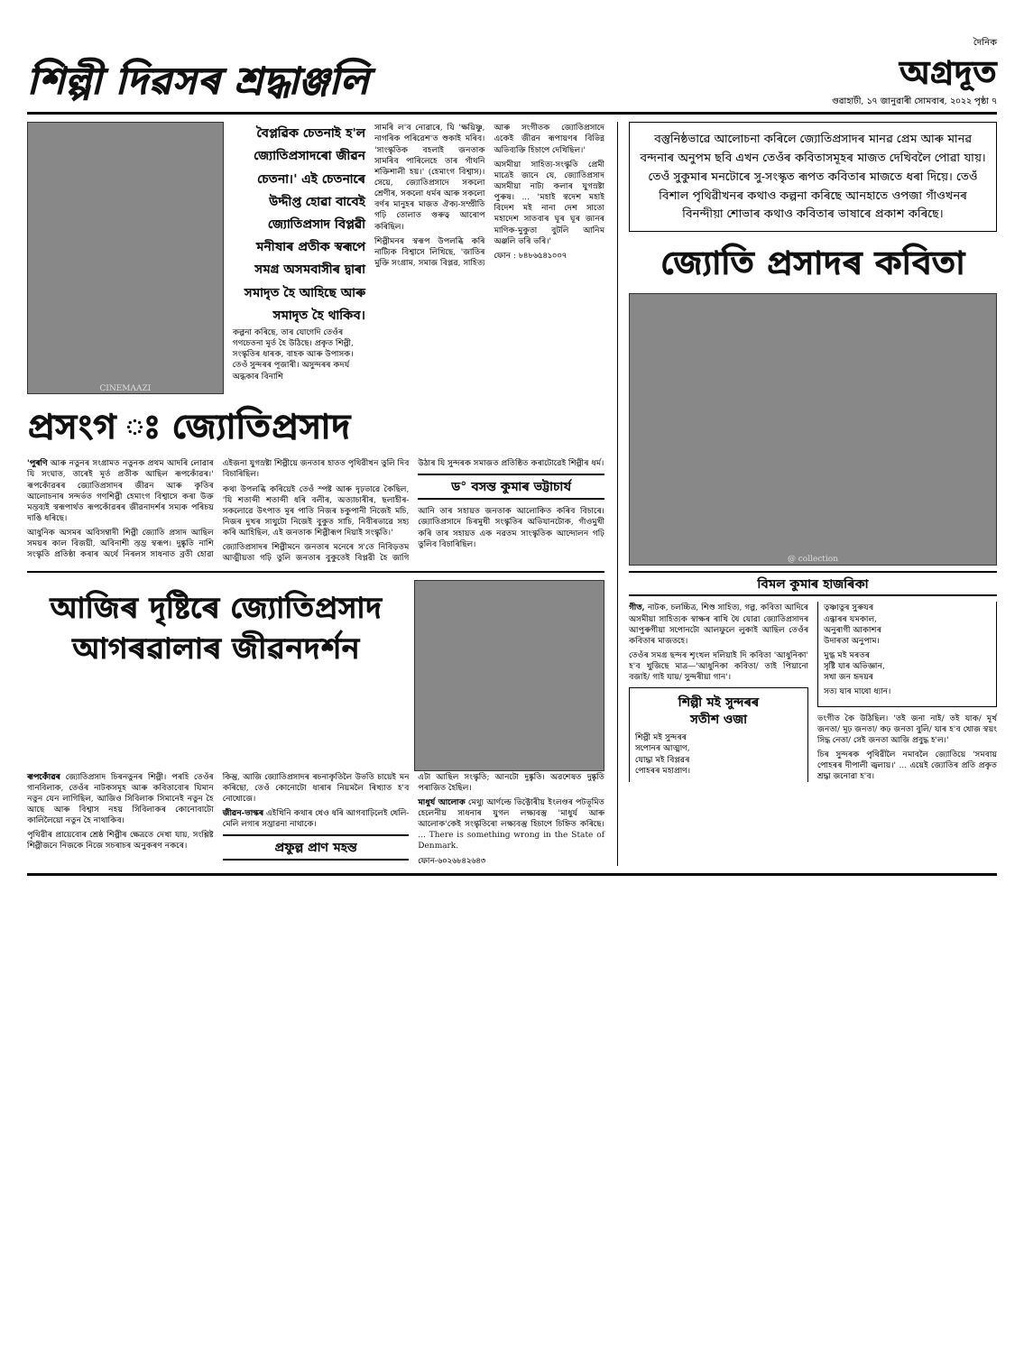শিল্পী দিৱসৰ শ্ৰদ্ধাঞ্জলি
দৈনিক
অগ্ৰদূত
গুৱাহাটী, ১৭ জানুৱাৰী সোমবাৰ, ২০২২ পৃষ্ঠা ৭
CINEMAAZI
বৈপ্লৱিক চেতনাই হ'ল জ্যোতিপ্ৰসাদৰো জীৱন চেতনা।' এই চেতনাৰে উদ্দীপ্ত হোৱা বাবেই জ্যোতিপ্ৰসাদ বিপ্লৱী মনীষাৰ প্ৰতীক স্বৰূপে সমগ্ৰ অসমবাসীৰ দ্বাৰা সমাদৃত হৈ আহিছে আৰু সমাদৃত হৈ থাকিব।
কল্পনা কৰিছে, তাৰ যোগেদি তেওঁৰ গণচেতনা মূৰ্ত হৈ উঠিছে। প্ৰকৃত শিল্পী, সংস্কৃতিৰ ধাৰক, বাহক আৰু উপাসক। তেওঁ সুন্দৰৰ পূজাৰী। অসুন্দৰৰ কদৰ্য অন্ধকাৰ বিনাশি
সামৰি ল'ব নোৱাৰে, যি 'ক্ষয়িষ্ণু, নাগৰিক পৰিৱেশ'ত শুকাই মৰিব। 'সাংস্কৃতিক বহলাই জনতাক সামৰিব পাৰিলেহে তাৰ গাঁথনি শক্তিশালী হয়।' (হেমাংগ বিশ্বাস)। সেয়ে, জ্যোতিপ্ৰসাদে সকলো শ্ৰেণীৰ, সকলো ধৰ্মৰ আৰু সকলো বৰ্ণৰ মানুহৰ মাজত ঐক্য-সম্প্ৰীতি গঢ়ি তোলাত গুৰুত্ব আৰোপ কৰিছিল।
শিল্পীমনৰ স্বৰূপ উপলব্ধি কৰি নাট্যিক বিশ্বাসে লিখিছে, 'জাতিৰ মুক্তি সংগ্ৰাম, সমাজ বিপ্লৱ, সাহিত্য আৰু সংগীতক জ্যোতিপ্ৰসাদে একেই জীৱন ৰূপায়ণৰ বিভিন্ন অভিব্যক্তি হিচাপে দেখিছিল।'
অসমীয়া সাহিত্য-সংস্কৃতি প্ৰেমী মাত্ৰেই জানে যে, জ্যোতিপ্ৰসাদ অসমীয়া নাট্য কলাৰ যুগস্ৰষ্টা পুৰুষ। ... 'মহাই স্বদেশ মহাই বিদেশ মই নানা দেশ সাতো মহাদেশ সাতবাৰ ঘূৰ ঘূৰ জানৰ মাণিক-মুকুতা বুটলি আনিম অঞ্জলি ভৰি ভৰি।'
ফোন : ৮৪৮৬৫৪১০০৭
প্ৰসংগ ঃ জ্যোতিপ্ৰসাদ
'পুৰণি আৰু নতুনৰ সংগ্ৰামত নতুনক প্ৰথম আদৰি লোৱাৰ যি সংঘাত, তাৰেই মূৰ্ত প্ৰতীক আছিল ৰূপকোঁৱৰ।' ৰূপকোঁৱৰৰ জ্যোতিপ্ৰসাদৰ জীৱন আৰু কৃতিৰ আলোচনাৰ সন্দৰ্ভত গণশিল্পী হেমাংগ বিশ্বাসে কৰা উক্ত মন্তব্যই স্বৰূপাৰ্থত ৰূপকোঁৱৰৰ জীৱনাদৰ্শৰ সম্যক পৰিচয় দাঙি ধৰিছে।
আধুনিক অসমৰ অবিসম্বাদী শিল্পী জ্যোতি প্ৰসাদ আছিল সময়ৰ কাল বিজয়ী, অবিনাশী স্তম্ভ স্বৰূপ। দুষ্কৃতি নাশি সংস্কৃতি প্ৰতিষ্ঠা কৰাৰ অৰ্থে নিৰলস সাধনাত ব্ৰতী হোৱা এইজনা যুগস্ৰষ্টা শিল্পীয়ে জনতাৰ হাতত পৃথিৱীখন তুলি দিব বিচাৰিছিল।
কথা উপলব্ধি কৰিয়েই তেওঁ স্পষ্ট আৰু দৃঢ়ভাৱে কৈছিল, 'যি শতাব্দী শতাব্দী ধৰি বলীৰ, অত্যাচাৰীৰ, ছলাহীৰ-সকলোৱে উৎপাত মূৰ পাতি নিজৰ চকুপানী নিজেই মচি, নিজৰ দুখৰ সাথুটো নিজেই বুকুত সাচি, নিবীৰভাৱে সহ্য কৰি আহিছিল, এই জনতাক শিল্পীৰূপ দিয়াই সংস্কৃতি।'
জ্যোতিপ্ৰসাদৰ শিল্পীমনে জনতাৰ মনেৰে স'তে নিবিড়তম আত্মীয়তা গঢ়ি তুলি জনতাৰ বুকুতেই বিপ্লৱী হৈ জাগি উঠাৰ যি সুন্দৰক সমাজত প্ৰতিষ্ঠিত কৰাটোৱেই শিল্পীৰ ধৰ্ম।
ড° বসন্ত কুমাৰ ভট্টাচাৰ্য
আনি তাৰ সহায়ত জনতাক আলোকিত কৰিব বিচাৰে। জ্যোতিপ্ৰসাদে চিৰমুখী সংস্কৃতিৰ অভিযানটোক, গাঁওমুখী কৰি তাৰ সহায়ত এক নৱতম সাংস্কৃতিক আন্দোলন গঢ়ি তুলিব বিচাৰিছিল।
আজিৰ দৃষ্টিৰে জ্যোতিপ্ৰসাদ
আগৰৱালাৰ জীৱনদৰ্শন
ৰূপকোঁৱৰ জ্যোতিপ্ৰসাদ চিৰনতুনৰ শিল্পী। পৰহি তেওঁৰ গানবিলাক, তেওঁৰ নাটকসমূহ আৰু কবিতাবোৰ যিমান নতুন যেন লাগিছিল, আজিও সিবিলাক সিমানেই নতুন হৈ আছে আৰু বিশ্বাস নহয় সিবিলাকৰ কোনোবাটো কালিলৈয়ো নতুন হৈ নাথাকিব।
পৃথিৱীৰ প্ৰায়েবোৰ শ্ৰেষ্ঠ শিল্পীৰ ক্ষেত্ৰতে দেখা যায়, সংশ্লিষ্ট শিল্পীজনে নিজকে নিজে সচৰাচৰ অনুকৰণ নকৰে।
কিন্তু, আজি জ্যোতিপ্ৰসাদৰ ৰচনাকৃতিলৈ উভতি চায়েই মন কৰিছো, তেওঁ কোনোটো ধাৰাৰ নিয়মলৈ ৰিখ্যাত হ'ব নোখোজে।
জীৱন-ভাস্কৰ এইখিনি কথাৰ খেও ধৰি আগবাঢ়িলেই খেলি-মেলি লগাৰ সম্ভাৱনা নাথাকে।
প্ৰফুল্ল প্ৰাণ মহন্ত
এটা আছিল সংস্কৃতি; আনটো দুষ্কৃতি। অৱশেষত দুষ্কৃতি পৰাজিত হৈছিল।
মাধুৰ্য আলোক মেথ্যু আৰ্ণল্ডে ভিক্টোৰীয় ইংলণ্ডৰ পটভূমিত হেলেনীয় সাধনাৰ যুগল লক্ষ্যবস্তু 'মাধুৰ্য আৰু আলোক'কেই সংস্কৃতিৰো লক্ষ্যবস্তু হিচাপে চিহ্নিত কৰিছে। ... There is something wrong in the State of Denmark.
ফোন-৬০২৬৮৪২৬৪৩
বস্তুনিষ্ঠভাৱে আলোচনা কৰিলে জ্যোতিপ্ৰসাদৰ মানৱ প্ৰেম আৰু মানৱ বন্দনাৰ অনুপম ছবি এখন তেওঁৰ কবিতাসমূহৰ মাজত দেখিবলৈ পোৱা যায়। তেওঁ সুকুমাৰ মনটোৰে সু-সংস্কৃত ৰূপত কবিতাৰ মাজতে ধৰা দিয়ে। তেওঁ বিশাল পৃথিৱীখনৰ কথাও কল্পনা কৰিছে আনহাতে ওপজা গাঁওখনৰ বিনন্দীয়া শোভাৰ কথাও কবিতাৰ ভাষাৰে প্ৰকাশ কৰিছে।
জ্যোতি প্ৰসাদৰ কবিতা
@ collection
বিমল কুমাৰ হাজৰিকা
গীত, নাটক, চলচ্চিত্ৰ, শিশু সাহিত্য, গল্প, কবিতা আদিৰে অসমীয়া সাহিত্যক স্বাক্ষৰ ৰাখি থৈ যোৱা জ্যোতিপ্ৰসাদৰ আপুৰুগীয়া সপোনটো আলফুলে লুকাই আছিল তেওঁৰ কবিতাৰ মাজতহে।
তেওঁৰ সমগ্ৰ ছন্দৰ শৃংখল দলিয়াই দি কবিতা 'আধুনিকা' হ'ব খুজিছে মাত্ৰ—'আধুনিকা কবিতা/ তাই পিয়ানো বজাই/ গাই যায়/ সুন্দৰীয়া গান'।
শিল্পী মই সুন্দৰৰ
সতীশ ওজা
শিল্পী মই সুন্দৰৰ
সপোনৰ আত্মাণ,
যোদ্ধা মই বিপ্লৱৰ
পোহৰৰ মহাপ্ৰাণ।
তৃষ্ণাতুৰ সুৰুযৰ
এন্ধাৰৰ যমকাল,
অনুৰাগী আকাশৰ
উদাৰতা অনুপাম।
মুগ্ধ মই মৰতৰ
সৃষ্টি যাৰ অভিজ্ঞান,
সখা জন হৃদয়ৰ
সত্য যাৰ মাথো ধ্যান।
ভংগীত কৈ উঠিছিল। 'তই জনা নাই/ তই যাক/ মূৰ্খ জনতা/ মূঢ় জনতা/ কঢ় জনতা বুলি/ যাৰ হ'ব খোজ স্বয়ং সিদ্ধ নেতা/ সেই জনতা আজি প্ৰবুদ্ধ হ'ল।'
চিৰ সুন্দৰক পৃথিৱীলৈ নমাবলৈ জ্যোতিয়ে 'সমবায় পোহৰৰ দীপালী জ্বলায়।' ... এয়েই জ্যোতিৰ প্ৰতি প্ৰকৃত শ্ৰদ্ধা জনোৱা হ'ব।